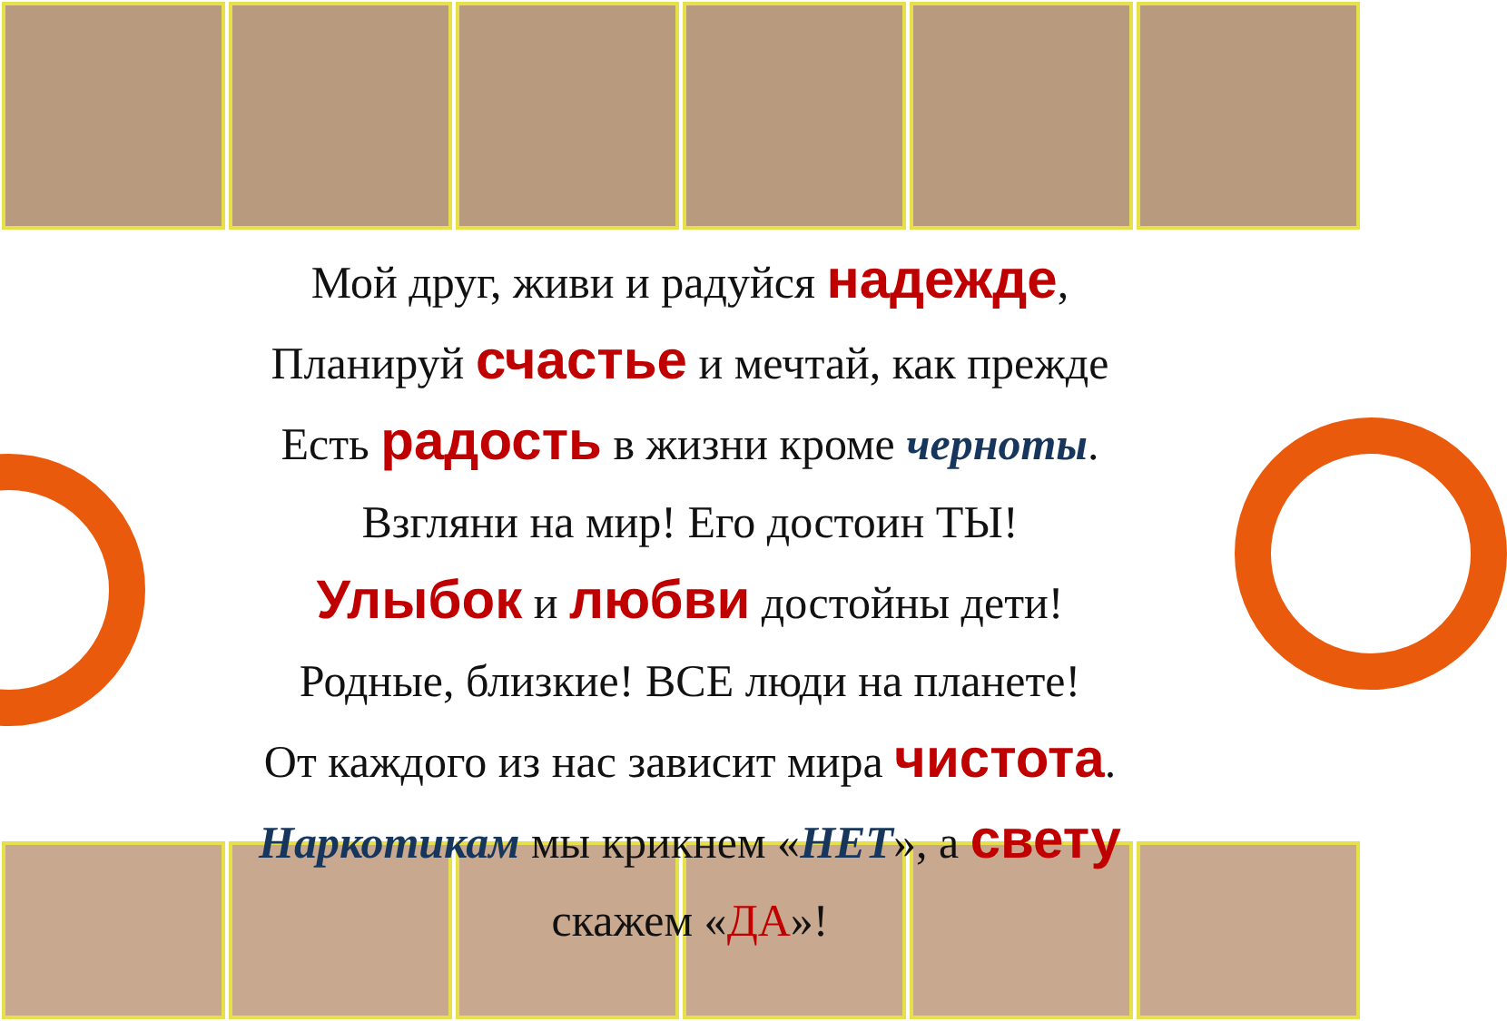Мой друг, живи и радуйся надежде,
Планируй счастье и мечтай, как прежде
Есть радость в жизни кроме черноты.
Взгляни на мир! Его достоин ТЫ!
Улыбок и любви достойны дети!
Родные, близкие! ВСЕ люди на планете!
От каждого из нас зависит мира чистота.
Наркотикам мы крикнем «НЕТ», а свету скажем «ДА»!